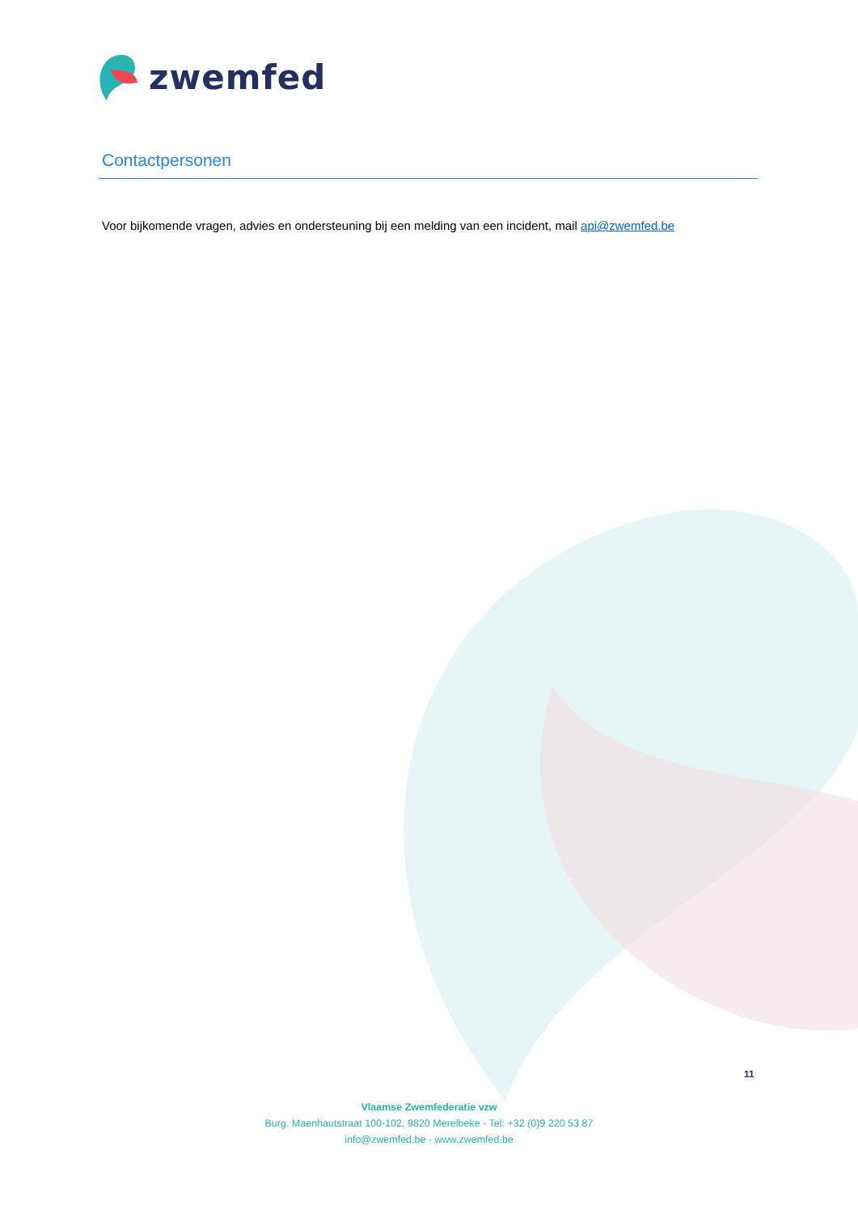zwemfed
Contactpersonen
Voor bijkomende vragen, advies en ondersteuning bij een melding van een incident, mail api@zwemfed.be
11
Vlaamse Zwemfederatie vzw
Burg. Maenhautstraat 100-102, 9820 Merelbeke - Tel: +32 (0)9 220 53 87
info@zwemfed.be - www.zwemfed.be